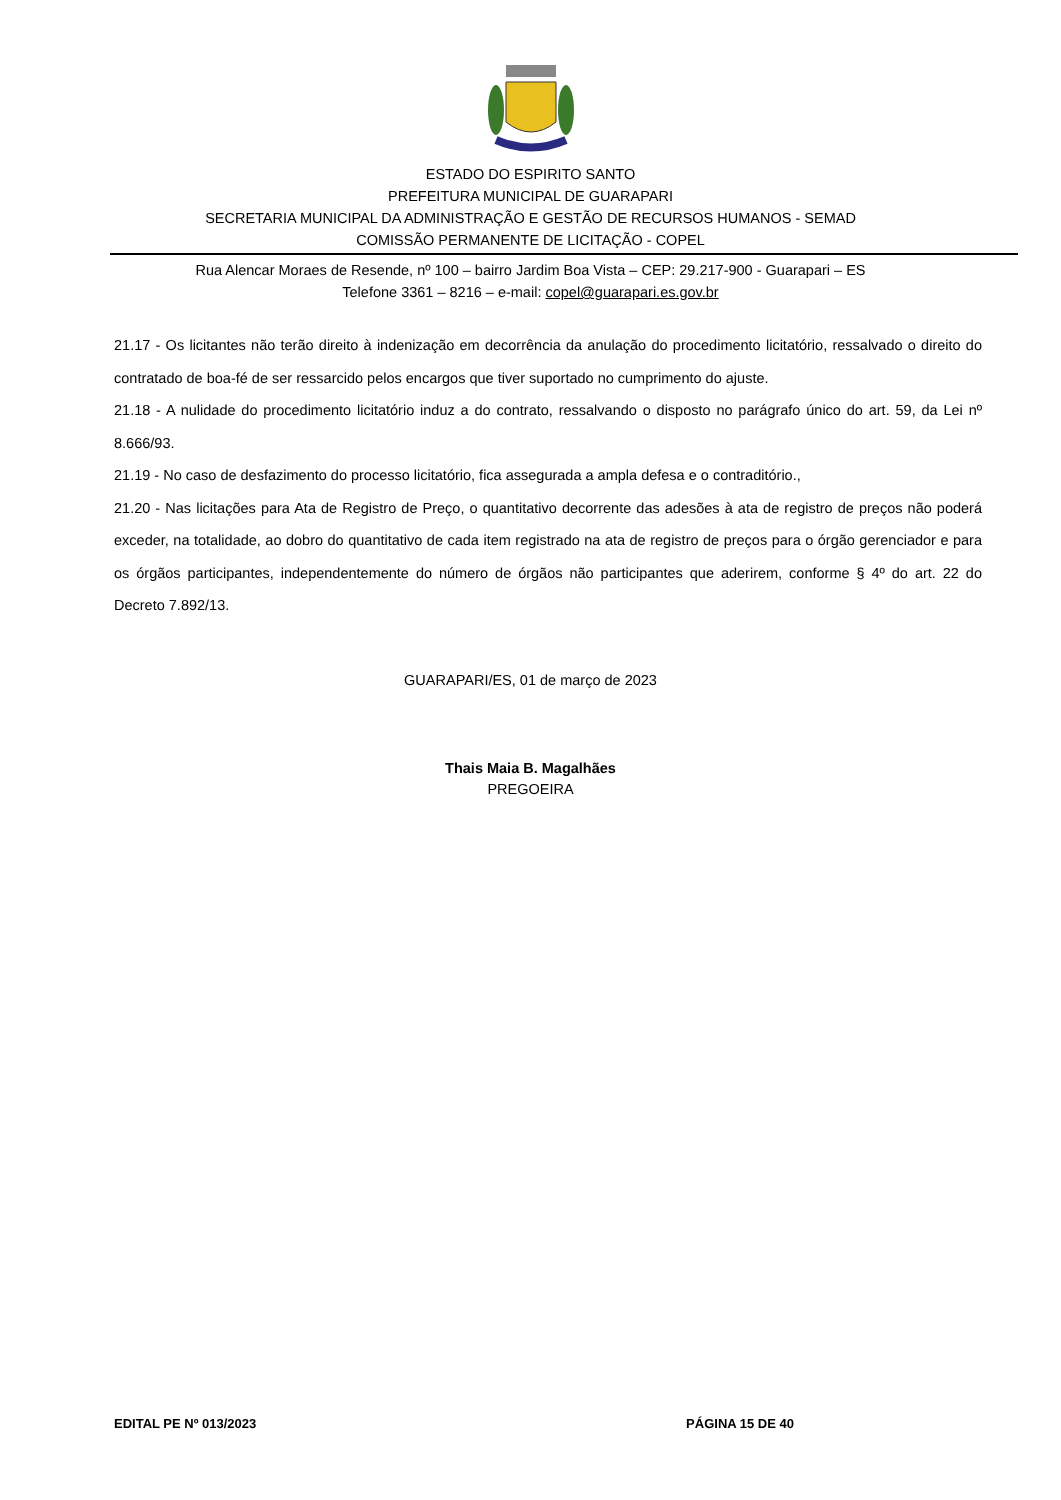ESTADO DO ESPIRITO SANTO
PREFEITURA MUNICIPAL DE GUARAPARI
SECRETARIA MUNICIPAL DA ADMINISTRAÇÃO E GESTÃO DE RECURSOS HUMANOS - SEMAD
COMISSÃO PERMANENTE DE LICITAÇÃO - COPEL
Rua Alencar Moraes de Resende, nº 100 – bairro Jardim Boa Vista – CEP: 29.217-900 - Guarapari – ES
Telefone 3361 – 8216 – e-mail: copel@guarapari.es.gov.br
21.17 - Os licitantes não terão direito à indenização em decorrência da anulação do procedimento licitatório, ressalvado o direito do contratado de boa-fé de ser ressarcido pelos encargos que tiver suportado no cumprimento do ajuste.
21.18 - A nulidade do procedimento licitatório induz a do contrato, ressalvando o disposto no parágrafo único do art. 59, da Lei nº 8.666/93.
21.19 - No caso de desfazimento do processo licitatório, fica assegurada a ampla defesa e o contraditório.,
21.20 - Nas licitações para Ata de Registro de Preço, o quantitativo decorrente das adesões à ata de registro de preços não poderá exceder, na totalidade, ao dobro do quantitativo de cada item registrado na ata de registro de preços para o órgão gerenciador e para os órgãos participantes, independentemente do número de órgãos não participantes que aderirem, conforme § 4º do art. 22 do Decreto 7.892/13.
GUARAPARI/ES, 01 de março de 2023
Thais Maia B. Magalhães
PREGOEIRA
EDITAL PE Nº 013/2023 PÁGINA 15 DE 40